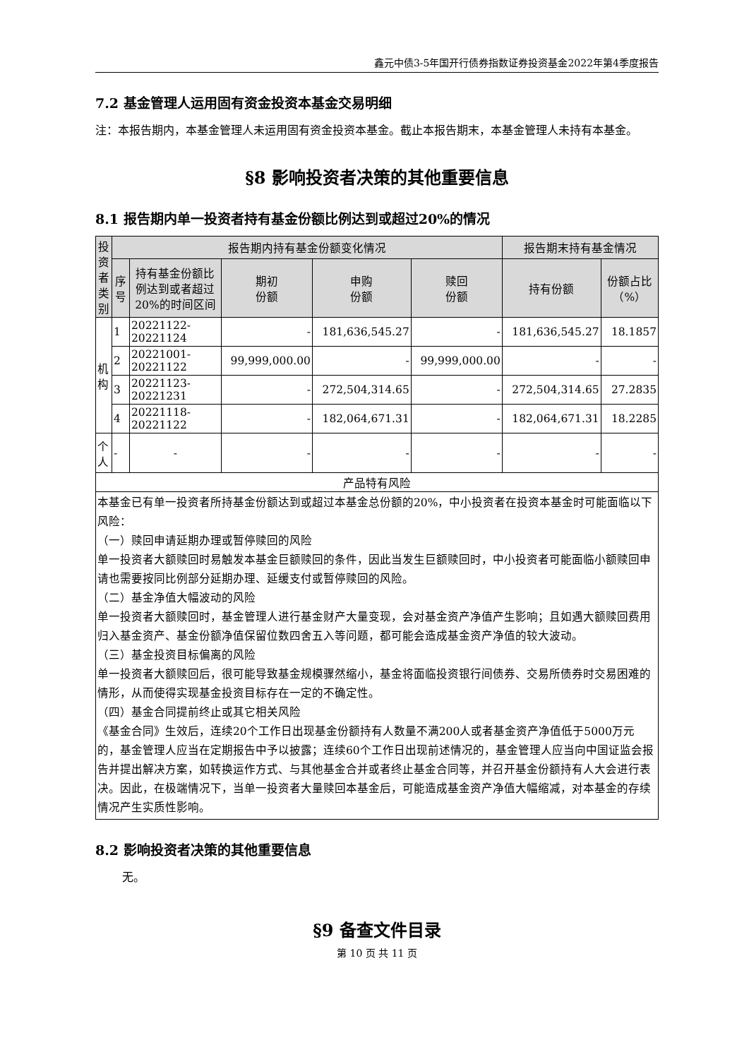鑫元中债3-5年国开行债券指数证券投资基金2022年第4季度报告
7.2 基金管理人运用固有资金投资本基金交易明细
注：本报告期内，本基金管理人未运用固有资金投资本基金。截止本报告期末，本基金管理人未持有本基金。
§8 影响投资者决策的其他重要信息
8.1 报告期内单一投资者持有基金份额比例达到或超过20%的情况
| 投资者类别 | 报告期内持有基金份额变化情况 | | | | | 报告期末持有基金情况 | |
| --- | --- | --- | --- | --- | --- | --- | --- |
| | 序号 | 持有基金份额比例达到或者超过20%的时间区间 | 期初 份额 | 申购 份额 | 赎回 份额 | 持有份额 | 份额占比（%） |
| 机构 | 1 | 20221122-20221124 | - | 181,636,545.27 | - | 181,636,545.27 | 18.1857 |
| | 2 | 20221001-20221122 | 99,999,000.00 | - | 99,999,000.00 | - | - |
| | 3 | 20221123-20221231 | - | 272,504,314.65 | - | 272,504,314.65 | 27.2835 |
| | 4 | 20221118-20221122 | - | 182,064,671.31 | - | 182,064,671.31 | 18.2285 |
| 个人 | - | - | - | - | - | - | - |
| 产品特有风险 | | | | | | | |
| 本基金已有单一投资者所持基金份额达到或超过本基金总份额的20%，中小投资者在投资本基金时可能面临以下风险： （一）赎回申请延期办理或暂停赎回的风险 单一投资者大额赎回时易触发本基金巨额赎回的条件，因此当发生巨额赎回时，中小投资者可能面临小额赎回申请也需要按同比例部分延期办理、延缓支付或暂停赎回的风险。 （二）基金净值大幅波动的风险 单一投资者大额赎回时，基金管理人进行基金财产大量变现，会对基金资产净值产生影响；且如遇大额赎回费用归入基金资产、基金份额净值保留位数四舍五入等问题，都可能会造成基金资产净值的较大波动。 （三）基金投资目标偏离的风险 单一投资者大额赎回后，很可能导致基金规模骤然缩小，基金将面临投资银行间债券、交易所债券时交易困难的情形，从而使得实现基金投资目标存在一定的不确定性。 （四）基金合同提前终止或其它相关风险 《基金合同》生效后，连续20个工作日出现基金份额持有人数量不满200人或者基金资产净值低于5000万元的，基金管理人应当在定期报告中予以披露；连续60个工作日出现前述情况的，基金管理人应当向中国证监会报告并提出解决方案，如转换运作方式、与其他基金合并或者终止基金合同等，并召开基金份额持有人大会进行表决。因此，在极端情况下，当单一投资者大量赎回本基金后，可能造成基金资产净值大幅缩减，对本基金的存续情况产生实质性影响。 | | | | | | | |
8.2 影响投资者决策的其他重要信息
无。
§9 备查文件目录
第 10 页 共 11 页